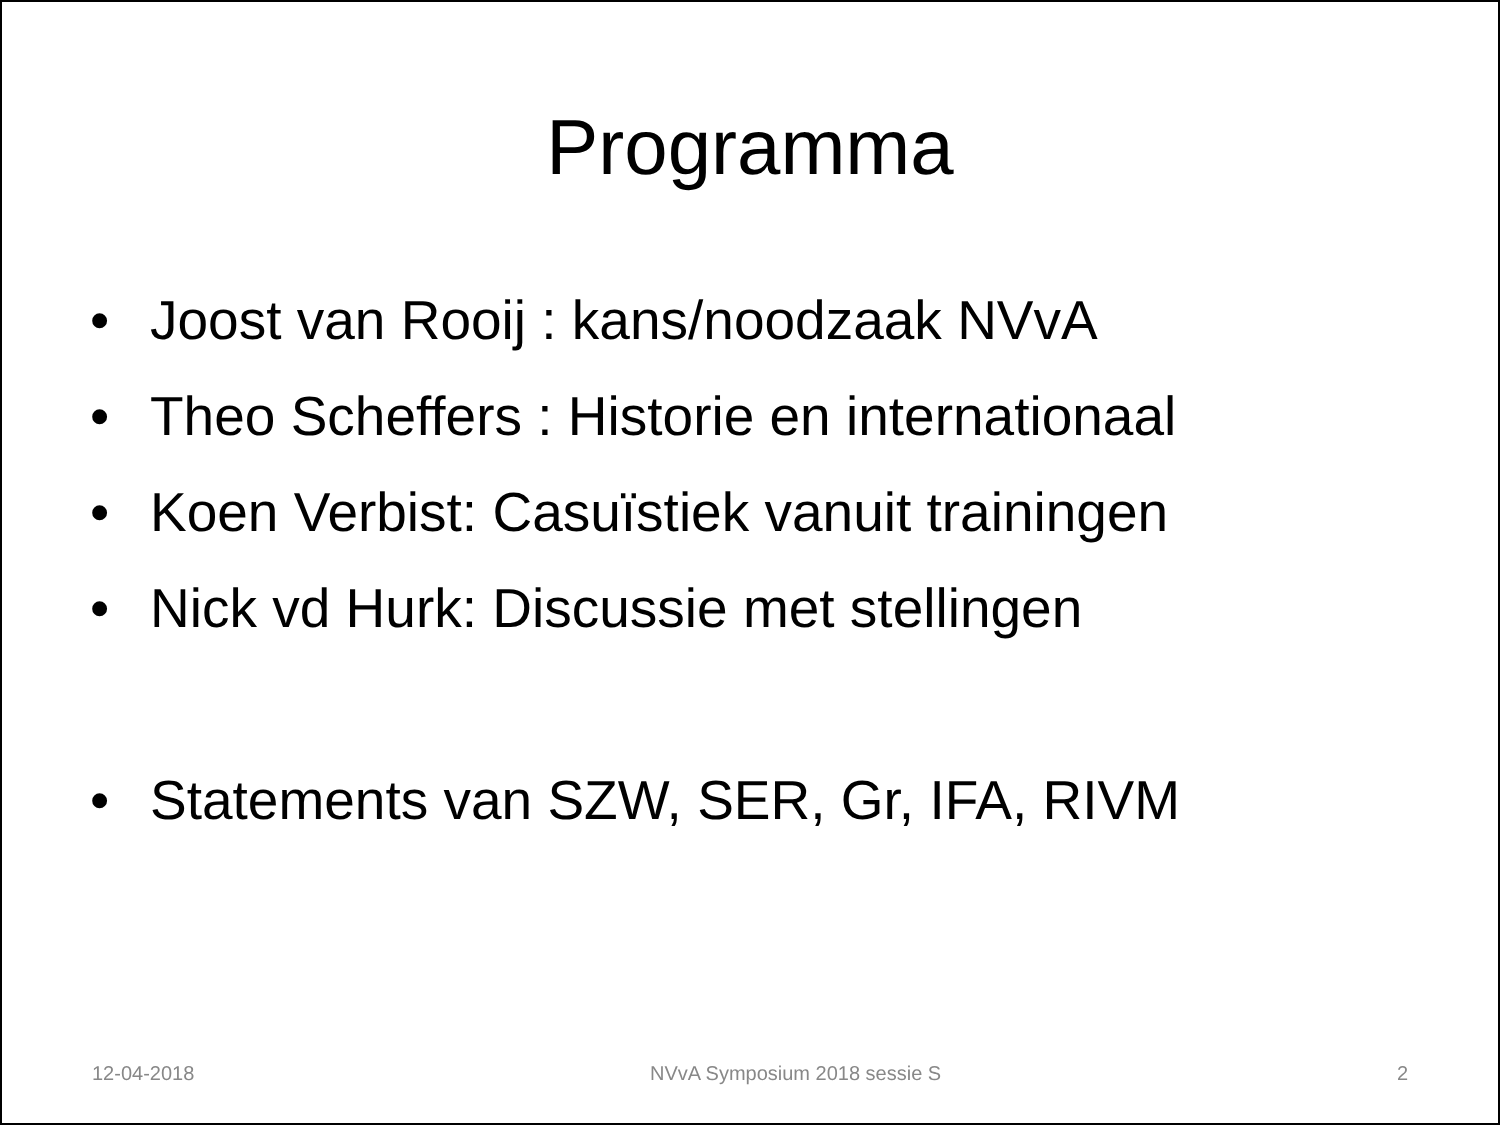Programma
• Joost van Rooij : kans/noodzaak NVvA
• Theo Scheffers : Historie en internationaal
• Koen Verbist: Casuïstiek vanuit trainingen
• Nick vd Hurk: Discussie met stellingen
• Statements van SZW, SER, Gr, IFA, RIVM
12-04-2018 NVvA Symposium 2018 sessie S 2